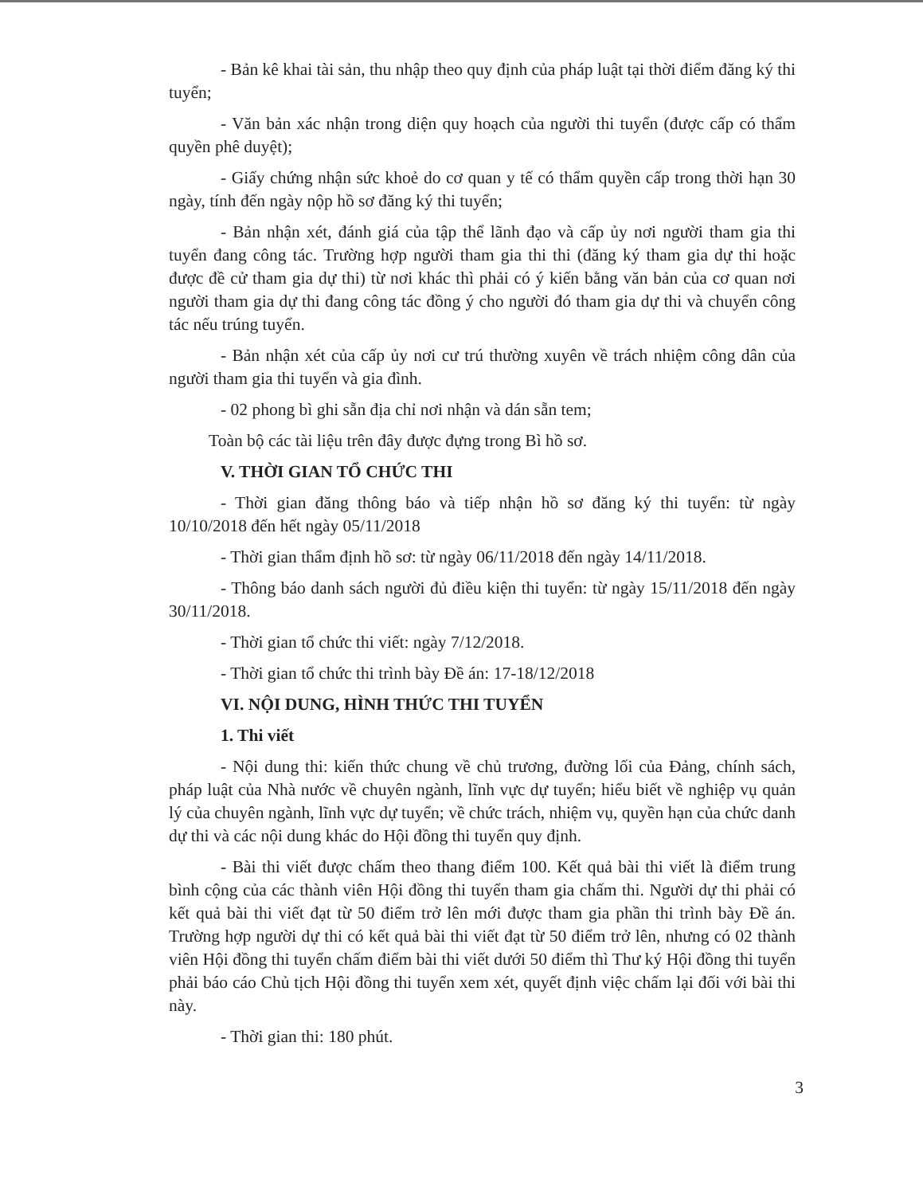- Bản kê khai tài sản, thu nhập theo quy định của pháp luật tại thời điểm đăng ký thi tuyển;
- Văn bản xác nhận trong diện quy hoạch của người thi tuyển (được cấp có thẩm quyền phê duyệt);
- Giấy chứng nhận sức khoẻ do cơ quan y tế có thẩm quyền cấp trong thời hạn 30 ngày, tính đến ngày nộp hồ sơ đăng ký thi tuyển;
- Bản nhận xét, đánh giá của tập thể lãnh đạo và cấp ủy nơi người tham gia thi tuyển đang công tác. Trường hợp người tham gia thi thi (đăng ký tham gia dự thi hoặc được đề cử tham gia dự thi) từ nơi khác thì phải có ý kiến bằng văn bản của cơ quan nơi người tham gia dự thi đang công tác đồng ý cho người đó tham gia dự thi và chuyển công tác nếu trúng tuyển.
- Bản nhận xét của cấp ủy nơi cư trú thường xuyên về trách nhiệm công dân của người tham gia thi tuyển và gia đình.
- 02 phong bì ghi sẵn địa chỉ nơi nhận và dán sẵn tem;
Toàn bộ các tài liệu trên đây được đựng trong Bì hồ sơ.
V. THỜI GIAN TỔ CHỨC THI
- Thời gian đăng thông báo và tiếp nhận hồ sơ đăng ký thi tuyển: từ ngày 10/10/2018 đến hết ngày 05/11/2018
- Thời gian thẩm định hồ sơ: từ ngày 06/11/2018 đến ngày 14/11/2018.
- Thông báo danh sách người đủ điều kiện thi tuyển: từ ngày 15/11/2018 đến ngày 30/11/2018.
- Thời gian tổ chức thi viết: ngày 7/12/2018.
- Thời gian tổ chức thi trình bày Đề án: 17-18/12/2018
VI. NỘI DUNG, HÌNH THỨC THI TUYỂN
1. Thi viết
- Nội dung thi: kiến thức chung về chủ trương, đường lối của Đảng, chính sách, pháp luật của Nhà nước về chuyên ngành, lĩnh vực dự tuyển; hiểu biết về nghiệp vụ quản lý của chuyên ngành, lĩnh vực dự tuyển; về chức trách, nhiệm vụ, quyền hạn của chức danh dự thi và các nội dung khác do Hội đồng thi tuyển quy định.
- Bài thi viết được chấm theo thang điểm 100. Kết quả bài thi viết là điểm trung bình cộng của các thành viên Hội đồng thi tuyển tham gia chấm thi. Người dự thi phải có kết quả bài thi viết đạt từ 50 điểm trở lên mới được tham gia phần thi trình bày Đề án. Trường hợp người dự thi có kết quả bài thi viết đạt từ 50 điểm trở lên, nhưng có 02 thành viên Hội đồng thi tuyển chấm điểm bài thi viết dưới 50 điểm thì Thư ký Hội đồng thi tuyển phải báo cáo Chủ tịch Hội đồng thi tuyển xem xét, quyết định việc chấm lại đối với bài thi này.
- Thời gian thi: 180 phút.
3